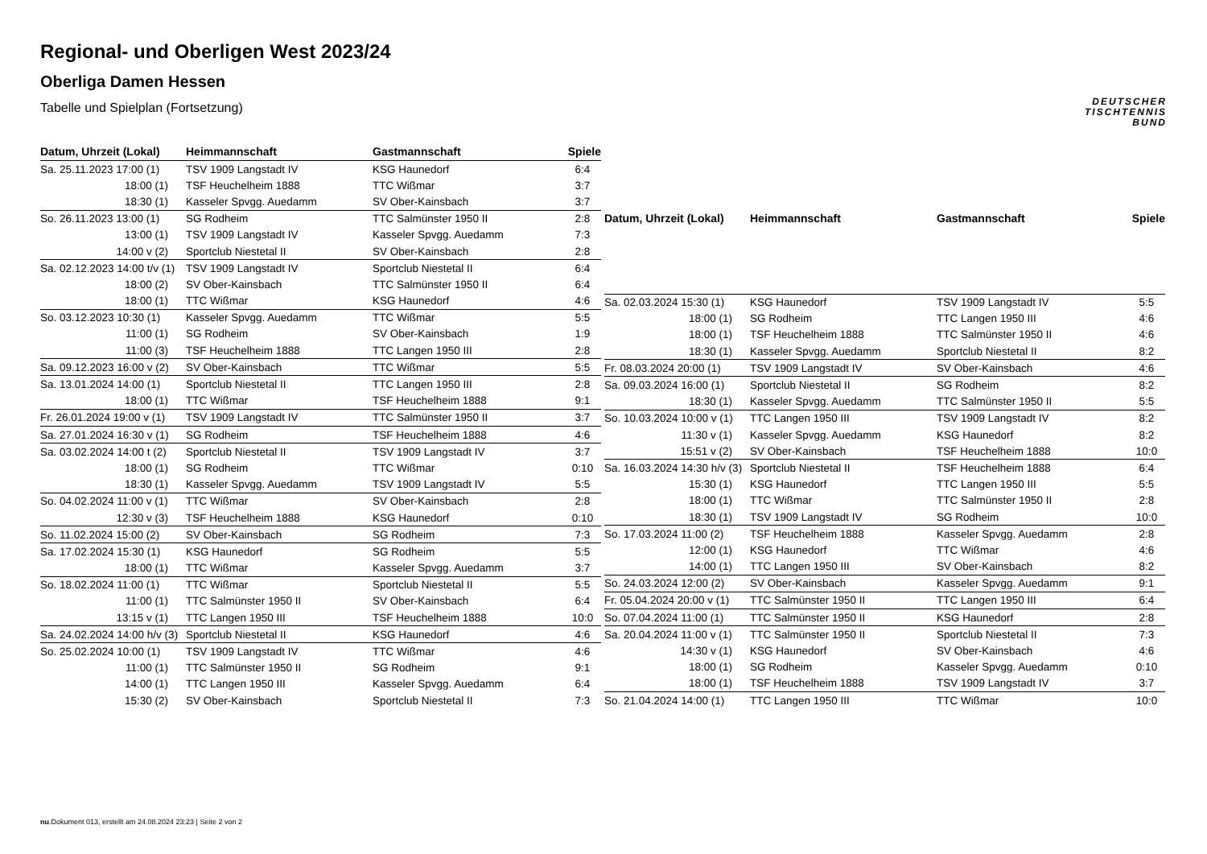Regional- und Oberligen West 2023/24
Oberliga Damen Hessen
Tabelle und Spielplan (Fortsetzung)
DEUTSCHER
TISCHTENNIS
BUND
| Datum, Uhrzeit (Lokal) | Heimmannschaft | Gastmannschaft | Spiele |
| --- | --- | --- | --- |
| Sa. 25.11.2023 17:00 (1) | TSV 1909 Langstadt IV | KSG Haunedorf | 6:4 |
| 18:00 (1) | TSF Heuchelheim 1888 | TTC Wißmar | 3:7 |
| 18:30 (1) | Kasseler Spvgg. Auedamm | SV Ober-Kainsbach | 3:7 |
| So. 26.11.2023 13:00 (1) | SG Rodheim | TTC Salmünster 1950 II | 2:8 |
| 13:00 (1) | TSV 1909 Langstadt IV | Kasseler Spvgg. Auedamm | 7:3 |
| 14:00 v (2) | Sportclub Niestetal II | SV Ober-Kainsbach | 2:8 |
| Sa. 02.12.2023 14:00 t/v (1) | TSV 1909 Langstadt IV | Sportclub Niestetal II | 6:4 |
| 18:00 (2) | SV Ober-Kainsbach | TTC Salmünster 1950 II | 6:4 |
| 18:00 (1) | TTC Wißmar | KSG Haunedorf | 4:6 |
| So. 03.12.2023 10:30 (1) | Kasseler Spvgg. Auedamm | TTC Wißmar | 5:5 |
| 11:00 (1) | SG Rodheim | SV Ober-Kainsbach | 1:9 |
| 11:00 (3) | TSF Heuchelheim 1888 | TTC Langen 1950 III | 2:8 |
| Sa. 09.12.2023 16:00 v (2) | SV Ober-Kainsbach | TTC Wißmar | 5:5 |
| Sa. 13.01.2024 14:00 (1) | Sportclub Niestetal II | TTC Langen 1950 III | 2:8 |
| 18:00 (1) | TTC Wißmar | TSF Heuchelheim 1888 | 9:1 |
| Fr. 26.01.2024 19:00 v (1) | TSV 1909 Langstadt IV | TTC Salmünster 1950 II | 3:7 |
| Sa. 27.01.2024 16:30 v (1) | SG Rodheim | TSF Heuchelheim 1888 | 4:6 |
| Sa. 03.02.2024 14:00 t (2) | Sportclub Niestetal II | TSV 1909 Langstadt IV | 3:7 |
| 18:00 (1) | SG Rodheim | TTC Wißmar | 0:10 |
| 18:30 (1) | Kasseler Spvgg. Auedamm | TSV 1909 Langstadt IV | 5:5 |
| So. 04.02.2024 11:00 v (1) | TTC Wißmar | SV Ober-Kainsbach | 2:8 |
| 12:30 v (3) | TSF Heuchelheim 1888 | KSG Haunedorf | 0:10 |
| So. 11.02.2024 15:00 (2) | SV Ober-Kainsbach | SG Rodheim | 7:3 |
| Sa. 17.02.2024 15:30 (1) | KSG Haunedorf | SG Rodheim | 5:5 |
| 18:00 (1) | TTC Wißmar | Kasseler Spvgg. Auedamm | 3:7 |
| So. 18.02.2024 11:00 (1) | TTC Wißmar | Sportclub Niestetal II | 5:5 |
| 11:00 (1) | TTC Salmünster 1950 II | SV Ober-Kainsbach | 6:4 |
| 13:15 v (1) | TTC Langen 1950 III | TSF Heuchelheim 1888 | 10:0 |
| Sa. 24.02.2024 14:00 h/v (3) | Sportclub Niestetal II | KSG Haunedorf | 4:6 |
| So. 25.02.2024 10:00 (1) | TSV 1909 Langstadt IV | TTC Wißmar | 4:6 |
| 11:00 (1) | TTC Salmünster 1950 II | SG Rodheim | 9:1 |
| 14:00 (1) | TTC Langen 1950 III | Kasseler Spvgg. Auedamm | 6:4 |
| 15:30 (2) | SV Ober-Kainsbach | Sportclub Niestetal II | 7:3 |
| Datum, Uhrzeit (Lokal) | Heimmannschaft | Gastmannschaft | Spiele |
| --- | --- | --- | --- |
| Sa. 02.03.2024 15:30 (1) | KSG Haunedorf | TSV 1909 Langstadt IV | 5:5 |
| 18:00 (1) | SG Rodheim | TTC Langen 1950 III | 4:6 |
| 18:00 (1) | TSF Heuchelheim 1888 | TTC Salmünster 1950 II | 4:6 |
| 18:30 (1) | Kasseler Spvgg. Auedamm | Sportclub Niestetal II | 8:2 |
| Fr. 08.03.2024 20:00 (1) | TSV 1909 Langstadt IV | SV Ober-Kainsbach | 4:6 |
| Sa. 09.03.2024 16:00 (1) | Sportclub Niestetal II | SG Rodheim | 8:2 |
| 18:30 (1) | Kasseler Spvgg. Auedamm | TTC Salmünster 1950 II | 5:5 |
| So. 10.03.2024 10:00 v (1) | TTC Langen 1950 III | TSV 1909 Langstadt IV | 8:2 |
| 11:30 v (1) | Kasseler Spvgg. Auedamm | KSG Haunedorf | 8:2 |
| 15:51 v (2) | SV Ober-Kainsbach | TSF Heuchelheim 1888 | 10:0 |
| Sa. 16.03.2024 14:30 h/v (3) | Sportclub Niestetal II | TSF Heuchelheim 1888 | 6:4 |
| 15:30 (1) | KSG Haunedorf | TTC Langen 1950 III | 5:5 |
| 18:00 (1) | TTC Wißmar | TTC Salmünster 1950 II | 2:8 |
| 18:30 (1) | TSV 1909 Langstadt IV | SG Rodheim | 10:0 |
| So. 17.03.2024 11:00 (2) | TSF Heuchelheim 1888 | Kasseler Spvgg. Auedamm | 2:8 |
| 12:00 (1) | KSG Haunedorf | TTC Wißmar | 4:6 |
| 14:00 (1) | TTC Langen 1950 III | SV Ober-Kainsbach | 8:2 |
| So. 24.03.2024 12:00 (2) | SV Ober-Kainsbach | Kasseler Spvgg. Auedamm | 9:1 |
| Fr. 05.04.2024 20:00 v (1) | TTC Salmünster 1950 II | TTC Langen 1950 III | 6:4 |
| So. 07.04.2024 11:00 (1) | TTC Salmünster 1950 II | KSG Haunedorf | 2:8 |
| Sa. 20.04.2024 11:00 v (1) | TTC Salmünster 1950 II | Sportclub Niestetal II | 7:3 |
| 14:30 v (1) | KSG Haunedorf | SV Ober-Kainsbach | 4:6 |
| 18:00 (1) | SG Rodheim | Kasseler Spvgg. Auedamm | 0:10 |
| 18:00 (1) | TSF Heuchelheim 1888 | TSV 1909 Langstadt IV | 3:7 |
| So. 21.04.2024 14:00 (1) | TTC Langen 1950 III | TTC Wißmar | 10:0 |
nu.Dokument 013, erstellt am 24.08.2024 23:23 | Seite 2 von 2